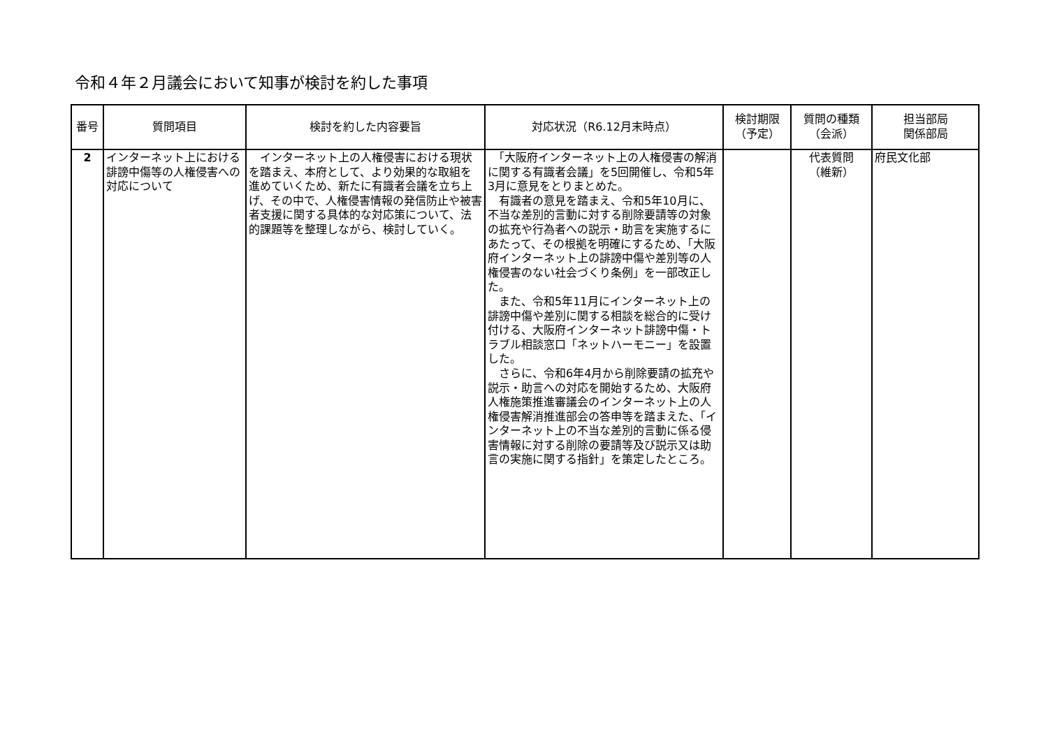令和４年２月議会において知事が検討を約した事項
| 番号 | 質問項目 | 検討を約した内容要旨 | 対応状況（R6.12月末時点） | 検討期限 （予定） | 質問の種類 （会派） | 担当部局 関係部局 |
| --- | --- | --- | --- | --- | --- | --- |
| 2 | インターネット上における誹謗中傷等の人権侵害への対応について | インターネット上の人権侵害における現状を踏まえ、本府として、より効果的な取組を進めていくため、新たに有識者会議を立ち上げ、その中で、人権侵害情報の発信防止や被害者支援に関する具体的な対応策について、法的課題等を整理しながら、検討していく。 | 「大阪府インターネット上の人権侵害の解消に関する有識者会議」を5回開催し、令和5年3月に意見をとりまとめた。 有識者の意見を踏まえ、令和5年10月に、不当な差別的言動に対する削除要請等の対象の拡充や行為者への説示・助言を実施するにあたって、その根拠を明確にするため、「大阪府インターネット上の誹謗中傷や差別等の人権侵害のない社会づくり条例」を一部改正した。 また、令和5年11月にインターネット上の誹謗中傷や差別に関する相談を総合的に受け付ける、大阪府インターネット誹謗中傷・トラブル相談窓口「ネットハーモニー」を設置した。 さらに、令和6年4月から削除要請の拡充や説示・助言への対応を開始するため、大阪府人権施策推進審議会のインターネット上の人権侵害解消推進部会の答申等を踏まえた、「インターネット上の不当な差別的言動に係る侵害情報に対する削除の要請等及び説示又は助言の実施に関する指針」を策定したところ。 | | 代表質問 （維新） | 府民文化部 |